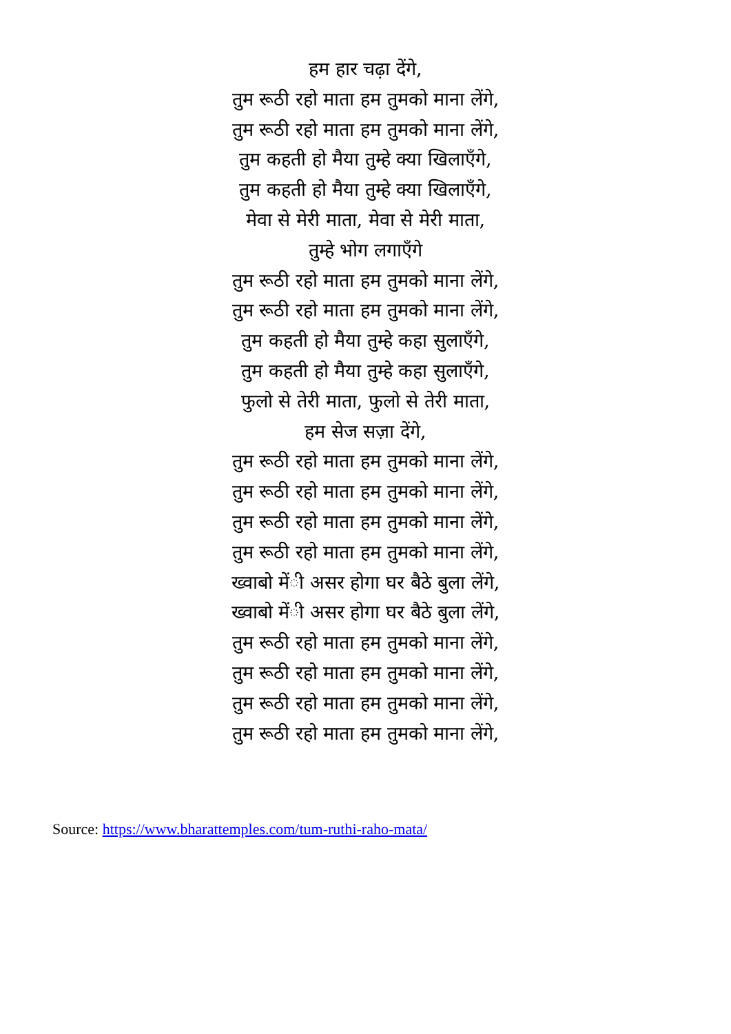हम हार चढ़ा देंगे,
तुम रूठी रहो माता हम तुमको माना लेंगे,
तुम रूठी रहो माता हम तुमको माना लेंगे,
तुम कहती हो मैया तुम्हे क्या खिलाएँगे,
तुम कहती हो मैया तुम्हे क्या खिलाएँगे,
मेवा से मेरी माता, मेवा से मेरी माता,
तुम्हे भोग लगाएँगे
तुम रूठी रहो माता हम तुमको माना लेंगे,
तुम रूठी रहो माता हम तुमको माना लेंगे,
तुम कहती हो मैया तुम्हे कहा सुलाएँगे,
तुम कहती हो मैया तुम्हे कहा सुलाएँगे,
फुलो से तेरी माता, फुलो से तेरी माता,
हम सेज सज़ा देंगे,
तुम रूठी रहो माता हम तुमको माना लेंगे,
तुम रूठी रहो माता हम तुमको माना लेंगे,
तुम रूठी रहो माता हम तुमको माना लेंगे,
तुम रूठी रहो माता हम तुमको माना लेंगे,
ख्वाबो मेंी असर होगा घर बैठे बुला लेंगे,
ख्वाबो मेंी असर होगा घर बैठे बुला लेंगे,
तुम रूठी रहो माता हम तुमको माना लेंगे,
तुम रूठी रहो माता हम तुमको माना लेंगे,
तुम रूठी रहो माता हम तुमको माना लेंगे,
तुम रूठी रहो माता हम तुमको माना लेंगे,
Source: https://www.bharattemples.com/tum-ruthi-raho-mata/